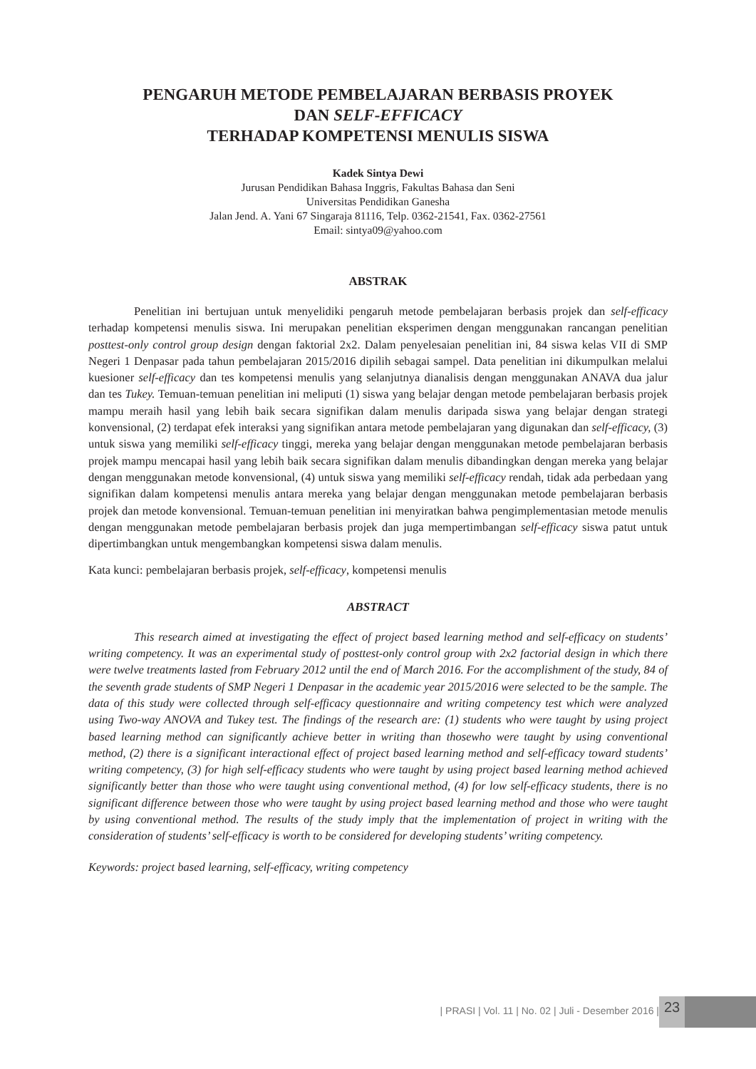PENGARUH METODE PEMBELAJARAN BERBASIS PROYEK
DAN SELF-EFFICACY
TERHADAP KOMPETENSI MENULIS SISWA
Kadek Sintya Dewi
Jurusan Pendidikan Bahasa Inggris, Fakultas Bahasa dan Seni
Universitas Pendidikan Ganesha
Jalan Jend. A. Yani 67 Singaraja 81116, Telp. 0362-21541, Fax. 0362-27561
Email: sintya09@yahoo.com
ABSTRAK
Penelitian ini bertujuan untuk menyelidiki pengaruh metode pembelajaran berbasis projek dan self-efficacy terhadap kompetensi menulis siswa. Ini merupakan penelitian eksperimen dengan menggunakan rancangan penelitian posttest-only control group design dengan faktorial 2x2. Dalam penyelesaian penelitian ini, 84 siswa kelas VII di SMP Negeri 1 Denpasar pada tahun pembelajaran 2015/2016 dipilih sebagai sampel. Data penelitian ini dikumpulkan melalui kuesioner self-efficacy dan tes kompetensi menulis yang selanjutnya dianalisis dengan menggunakan ANAVA dua jalur dan tes Tukey. Temuan-temuan penelitian ini meliputi (1) siswa yang belajar dengan metode pembelajaran berbasis projek mampu meraih hasil yang lebih baik secara signifikan dalam menulis daripada siswa yang belajar dengan strategi konvensional, (2) terdapat efek interaksi yang signifikan antara metode pembelajaran yang digunakan dan self-efficacy, (3) untuk siswa yang memiliki self-efficacy tinggi, mereka yang belajar dengan menggunakan metode pembelajaran berbasis projek mampu mencapai hasil yang lebih baik secara signifikan dalam menulis dibandingkan dengan mereka yang belajar dengan menggunakan metode konvensional, (4) untuk siswa yang memiliki self-efficacy rendah, tidak ada perbedaan yang signifikan dalam kompetensi menulis antara mereka yang belajar dengan menggunakan metode pembelajaran berbasis projek dan metode konvensional. Temuan-temuan penelitian ini menyiratkan bahwa pengimplementasian metode menulis dengan menggunakan metode pembelajaran berbasis projek dan juga mempertimbangan self-efficacy siswa patut untuk dipertimbangkan untuk mengembangkan kompetensi siswa dalam menulis.
Kata kunci: pembelajaran berbasis projek, self-efficacy, kompetensi menulis
ABSTRACT
This research aimed at investigating the effect of project based learning method and self-efficacy on students’ writing competency. It was an experimental study of posttest-only control group with 2x2 factorial design in which there were twelve treatments lasted from February 2012 until the end of March 2016. For the accomplishment of the study, 84 of the seventh grade students of SMP Negeri 1 Denpasar in the academic year 2015/2016 were selected to be the sample. The data of this study were collected through self-efficacy questionnaire and writing competency test which were analyzed using Two-way ANOVA and Tukey test. The findings of the research are: (1) students who were taught by using project based learning method can significantly achieve better in writing than thosewho were taught by using conventional method, (2) there is a significant interactional effect of project based learning method and self-efficacy toward students’ writing competency, (3) for high self-efficacy students who were taught by using project based learning method achieved significantly better than those who were taught using conventional method, (4) for low self-efficacy students, there is no significant difference between those who were taught by using project based learning method and those who were taught by using conventional method. The results of the study imply that the implementation of project in writing with the consideration of students’ self-efficacy is worth to be considered for developing students’ writing competency.
Keywords: project based learning, self-efficacy, writing competency
| PRASI | Vol. 11 | No. 02 | Juli - Desember 2016 |
23